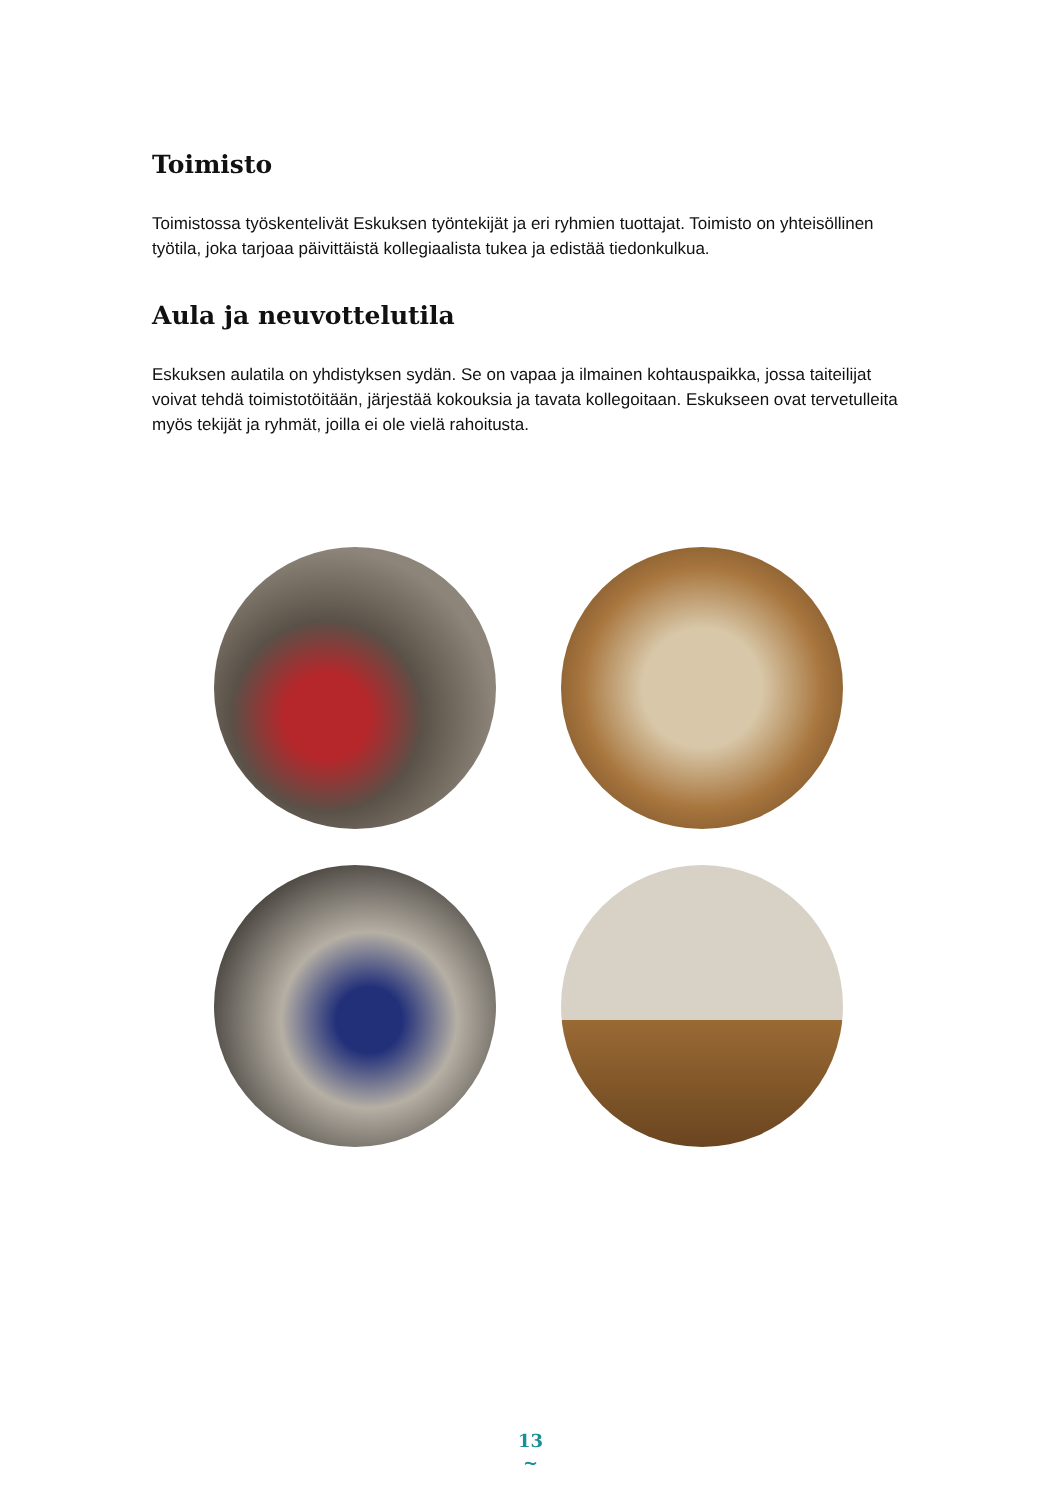Toimisto
Toimistossa työskentelivät Eskuksen työntekijät ja eri ryhmien tuottajat. Toimisto on yhteisöllinen työtila, joka tarjoaa päivittäistä kollegiaalista tukea ja edistää tiedonkulkua.
Aula ja neuvottelutila
Eskuksen aulatila on yhdistyksen sydän. Se on vapaa ja ilmainen kohtauspaikka, jossa taiteilijat voivat tehdä toimistotöitään, järjestää kokouksia ja tavata kollegoitaan. Eskukseen ovat tervetulleita myös tekijät ja ryhmät, joilla ei ole vielä rahoitusta.
13
~